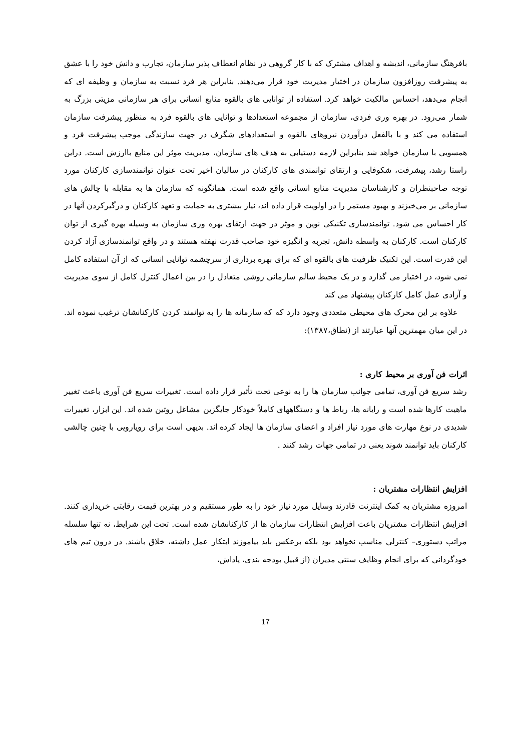بافرهنگ سازمانی، اندیشه و اهداف مشترک که با کار گروهی در نظام انعطاف پذیر سازمان، تجارب و دانش خود را با عشق به پیشرفت روزافزون سازمان در اختیار مدیریت خود قرار می‌دهند. بنابراین هر فرد نسبت به سازمان و وظیفه ای که انجام می‌دهد، احساس مالکیت خواهد کرد. استفاده از توانایی های بالقوه منابع انسانی برای هر سازمانی مزیتی بزرگ به شمار می‌رود. در بهره وری فردی، سازمان از مجموعه استعدادها و توانایی های بالقوه فرد به منظور پیشرفت سازمان استفاده می کند و با بالفعل درآوردن نیروهای بالقوه و استعدادهای شگرف در جهت سازندگی موجب پیشرفت فرد و همسویی با سازمان خواهد شد بنابراین لازمه دستیابی به هدف های سازمان، مدیریت موثر این منابع باارزش است. دراین راستا رشد، پیشرفت، شکوفایی و ارتقای توانمندی های کارکنان در سالیان اخیر تحت عنوان توانمندسازی کارکنان مورد توجه صاحبنظران و کارشناسان مدیریت منابع انسانی واقع شده است. همانگونه که سازمان ها به مقابله با چالش های سازمانی بر می‌خیزند و بهبود مستمر را در اولویت قرار داده اند، نیاز بیشتری به حمایت و تعهد کارکنان و درگیرکردن آنها در کار احساس می شود. توانمندسازی تکنیکی نوین و موثر در جهت ارتقای بهره وری سازمان به وسیله بهره گیری از توان کارکنان است. کارکنان به واسطه دانش، تجربه و انگیزه خود صاحب قدرت نهفته هستند و در واقع توانمندسازی آزاد کردن این قدرت است. این تکنیک ظرفیت های بالقوه ای که برای بهره برداری از سرچشمه توانایی انسانی که از آن استفاده کامل نمی شود، در اختیار می گذارد و در یک محیط سالم سازمانی روشی متعادل را در بین اعمال کنترل کامل از سوی مدیریت و آزادی عمل کامل کارکنان پیشنهاد می کند
علاوه بر این محرک های محیطی متعددی وجود دارد که که سازمانه ها را به توانمند کردن کارکنانشان ترغیب نموده اند. در این میان مهمترین آنها عبارتند از (نطاق،۱۳۸۷):
اثرات فن آوری بر محیط کاری :
رشد سریع فن آوری، تمامی جوانب سازمان ها را به نوعی تحت تأثیر قرار داده است. تغییرات سریع فن آوری باعث تغییر ماهیت کارها شده است و رایانه ها، رباط ها و دستگاههای کاملاً خودکار جایگزین مشاغل روتین شده اند. این ابزار، تغییرات شدیدی در نوع مهارت های مورد نیاز افراد و اعضای سازمان ها ایجاد کرده اند. بدیهی است برای رویارویی با چنین چالشی کارکنان باید توانمند شوند یعنی در تمامی جهات رشد کنند .
افزایش انتظارات مشتریان :
امروزه مشتریان به کمک اینترنت قادرند وسایل مورد نیاز خود را به طور مستقیم و در بهترین قیمت رقابتی خریداری کنند. افزایش انتظارات مشتریان باعث افزایش انتظارات سازمان ها از کارکنانشان شده است. تحت این شرایط، نه تنها سلسله مراتب دستوری– کنترلی مناسب نخواهد بود بلکه برعکس باید بیاموزند ابتکار عمل داشته، خلاق باشند. در درون تیم های خودگردانی که برای انجام وظایف سنتی مدیران (از قبیل بودجه بندی، پاداش،
17